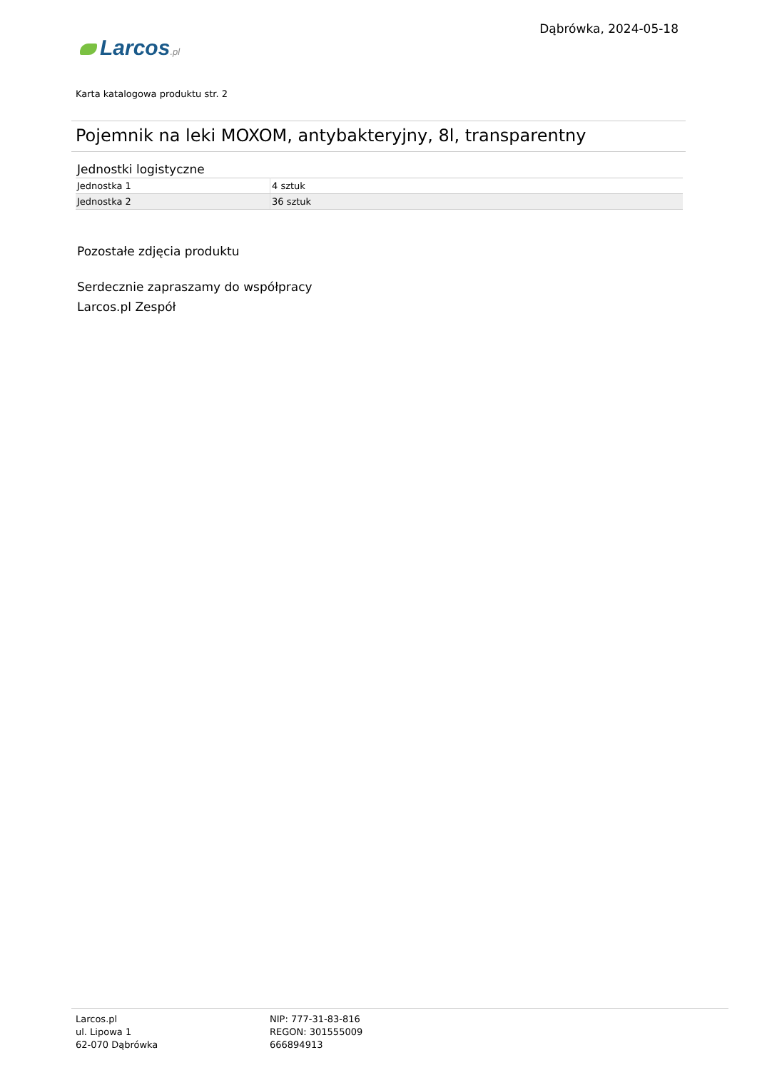Larcos.pl
Dąbrówka, 2024-05-18
Karta katalogowa produktu str. 2
Pojemnik na leki MOXOM, antybakteryjny, 8l, transparentny
Jednostki logistyczne
| Jednostka 1 | 4 sztuk |
| Jednostka 2 | 36 sztuk |
Pozostałe zdjęcia produktu
Serdecznie zapraszamy do współpracy
Larcos.pl Zespół
Larcos.pl
ul. Lipowa 1
62-070 Dąbrówka
NIP: 777-31-83-816
REGON: 301555009
666894913